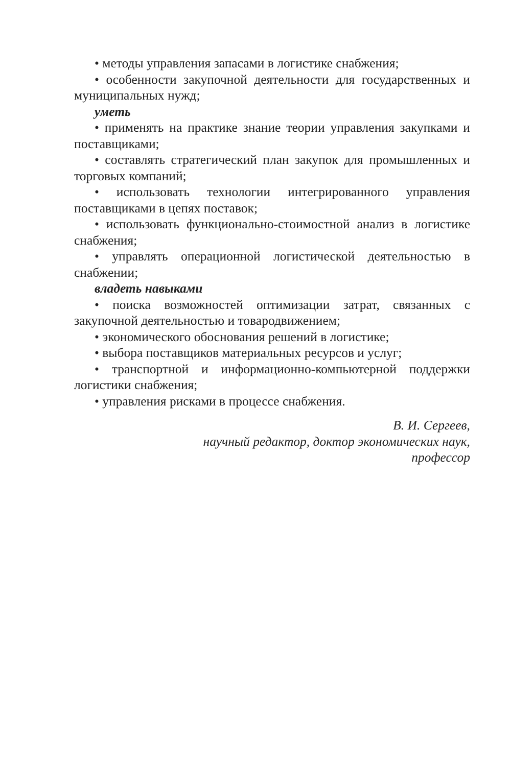• методы управления запасами в логистике снабжения;
• особенности закупочной деятельности для государственных и муниципальных нужд;
уметь
• применять на практике знание теории управления закупками и поставщиками;
• составлять стратегический план закупок для промышленных и торговых компаний;
• использовать технологии интегрированного управления поставщиками в цепях поставок;
• использовать функционально-стоимостной анализ в логистике снабжения;
• управлять операционной логистической деятельностью в снабжении;
владеть навыками
• поиска возможностей оптимизации затрат, связанных с закупочной деятельностью и товародвижением;
• экономического обоснования решений в логистике;
• выбора поставщиков материальных ресурсов и услуг;
• транспортной и информационно-компьютерной поддержки логистики снабжения;
• управления рисками в процессе снабжения.
В. И. Сергеев,
научный редактор, доктор экономических наук,
профессор